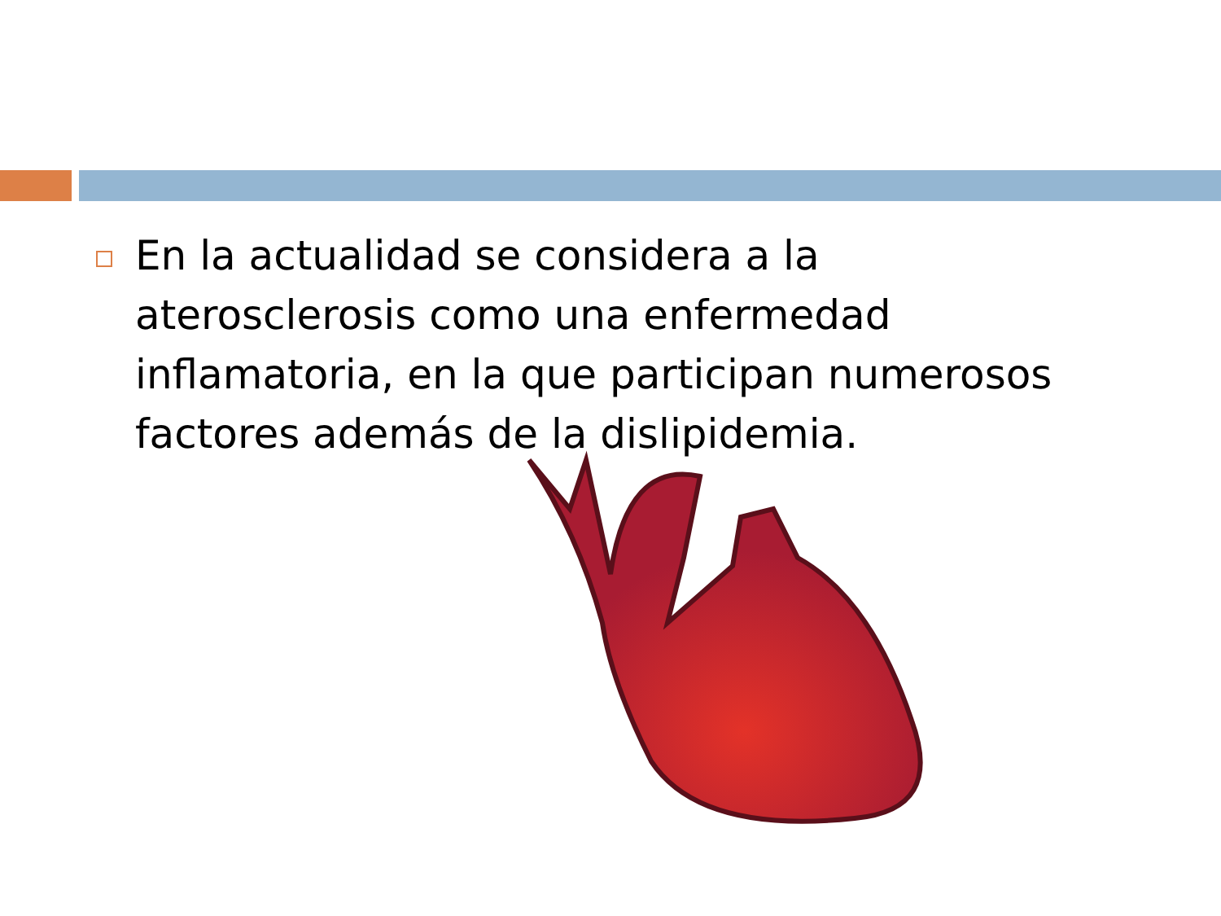En la actualidad se considera a la aterosclerosis como una enfermedad inflamatoria, en la que participan numerosos factores además de la dislipidemia.